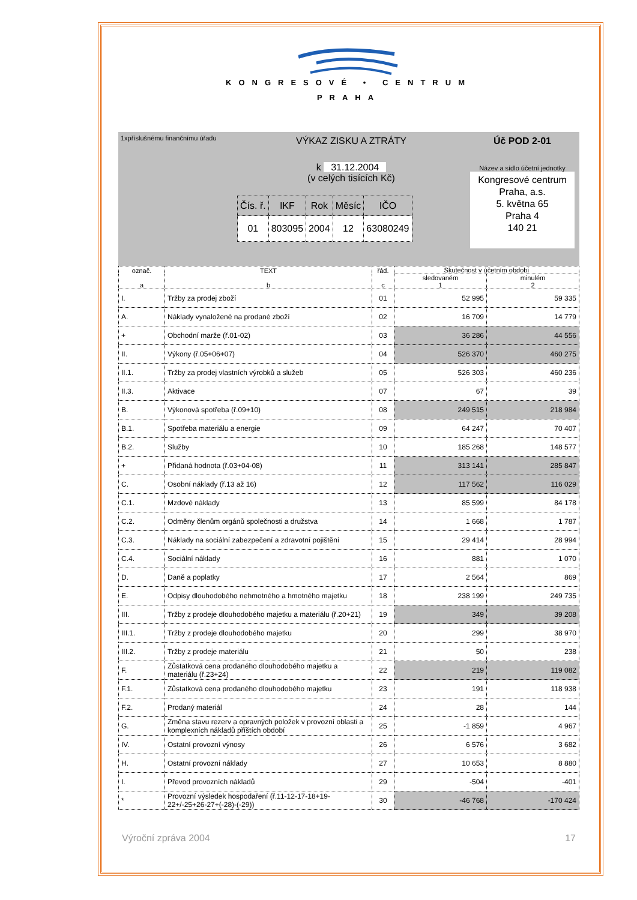KONGRESOVÉ • CENTRUM
PRAHA
1xpříslušnému finančnímu úřadu
VÝKAZ ZISKU A ZTRÁTY
k 31.12.2004
(v celých tisících Kč)
| Čís. ř. | IKF | Rok | Měsíc | IČO |
| 01 | 803095 | 2004 | 12 | 63080249 |
Úč POD 2-01
Název a sídlo účetní jednotky
Kongresové centrum Praha, a.s.
5. května 65
Praha 4
140 21
| označ. a | TEXT b | řád. c | Skutečnost v účetním období | |
| --- | --- | --- | --- | --- |
| | | | sledovaném 1 | minulém 2 |
| I. | Tržby za prodej zboží | 01 | 52 995 | 59 335 |
| A. | Náklady vynaložené na prodané zboží | 02 | 16 709 | 14 779 |
| + | Obchodní marže (ř.01-02) | 03 | 36 286 | 44 556 |
| II. | Výkony (ř.05+06+07) | 04 | 526 370 | 460 275 |
| II.1. | Tržby za prodej vlastních výrobků a služeb | 05 | 526 303 | 460 236 |
| II.3. | Aktivace | 07 | 67 | 39 |
| B. | Výkonová spotřeba (ř.09+10) | 08 | 249 515 | 218 984 |
| B.1. | Spotřeba materiálu a energie | 09 | 64 247 | 70 407 |
| B.2. | Služby | 10 | 185 268 | 148 577 |
| + | Přidaná hodnota (ř.03+04-08) | 11 | 313 141 | 285 847 |
| C. | Osobní náklady (ř.13 až 16) | 12 | 117 562 | 116 029 |
| C.1. | Mzdové náklady | 13 | 85 599 | 84 178 |
| C.2. | Odměny členům orgánů společnosti a družstva | 14 | 1 668 | 1 787 |
| C.3. | Náklady na sociální zabezpečení a zdravotní pojištění | 15 | 29 414 | 28 994 |
| C.4. | Sociální náklady | 16 | 881 | 1 070 |
| D. | Daně a poplatky | 17 | 2 564 | 869 |
| E. | Odpisy dlouhodobého nehmotného a hmotného majetku | 18 | 238 199 | 249 735 |
| III. | Tržby z prodeje dlouhodobého majetku a materiálu (ř.20+21) | 19 | 349 | 39 208 |
| III.1. | Tržby z prodeje dlouhodobého majetku | 20 | 299 | 38 970 |
| III.2. | Tržby z prodeje materiálu | 21 | 50 | 238 |
| F. | Zůstatková cena prodaného dlouhodobého majetku a materiálu (ř.23+24) | 22 | 219 | 119 082 |
| F.1. | Zůstatková cena prodaného dlouhodobého majetku | 23 | 191 | 118 938 |
| F.2. | Prodaný materiál | 24 | 28 | 144 |
| G. | Změna stavu rezerv a opravných položek v provozní oblasti a komplexních nákladů příštích období | 25 | -1 859 | 4 967 |
| IV. | Ostatní provozní výnosy | 26 | 6 576 | 3 682 |
| H. | Ostatní provozní náklady | 27 | 10 653 | 8 880 |
| I. | Převod provozních nákladů | 29 | -504 | -401 |
| * | Provozní výsledek hospodaření (ř.11-12-17-18+19-22+/-25+26-27+(-28)-(-29)) | 30 | -46 768 | -170 424 |
Výroční zpráva 2004 17